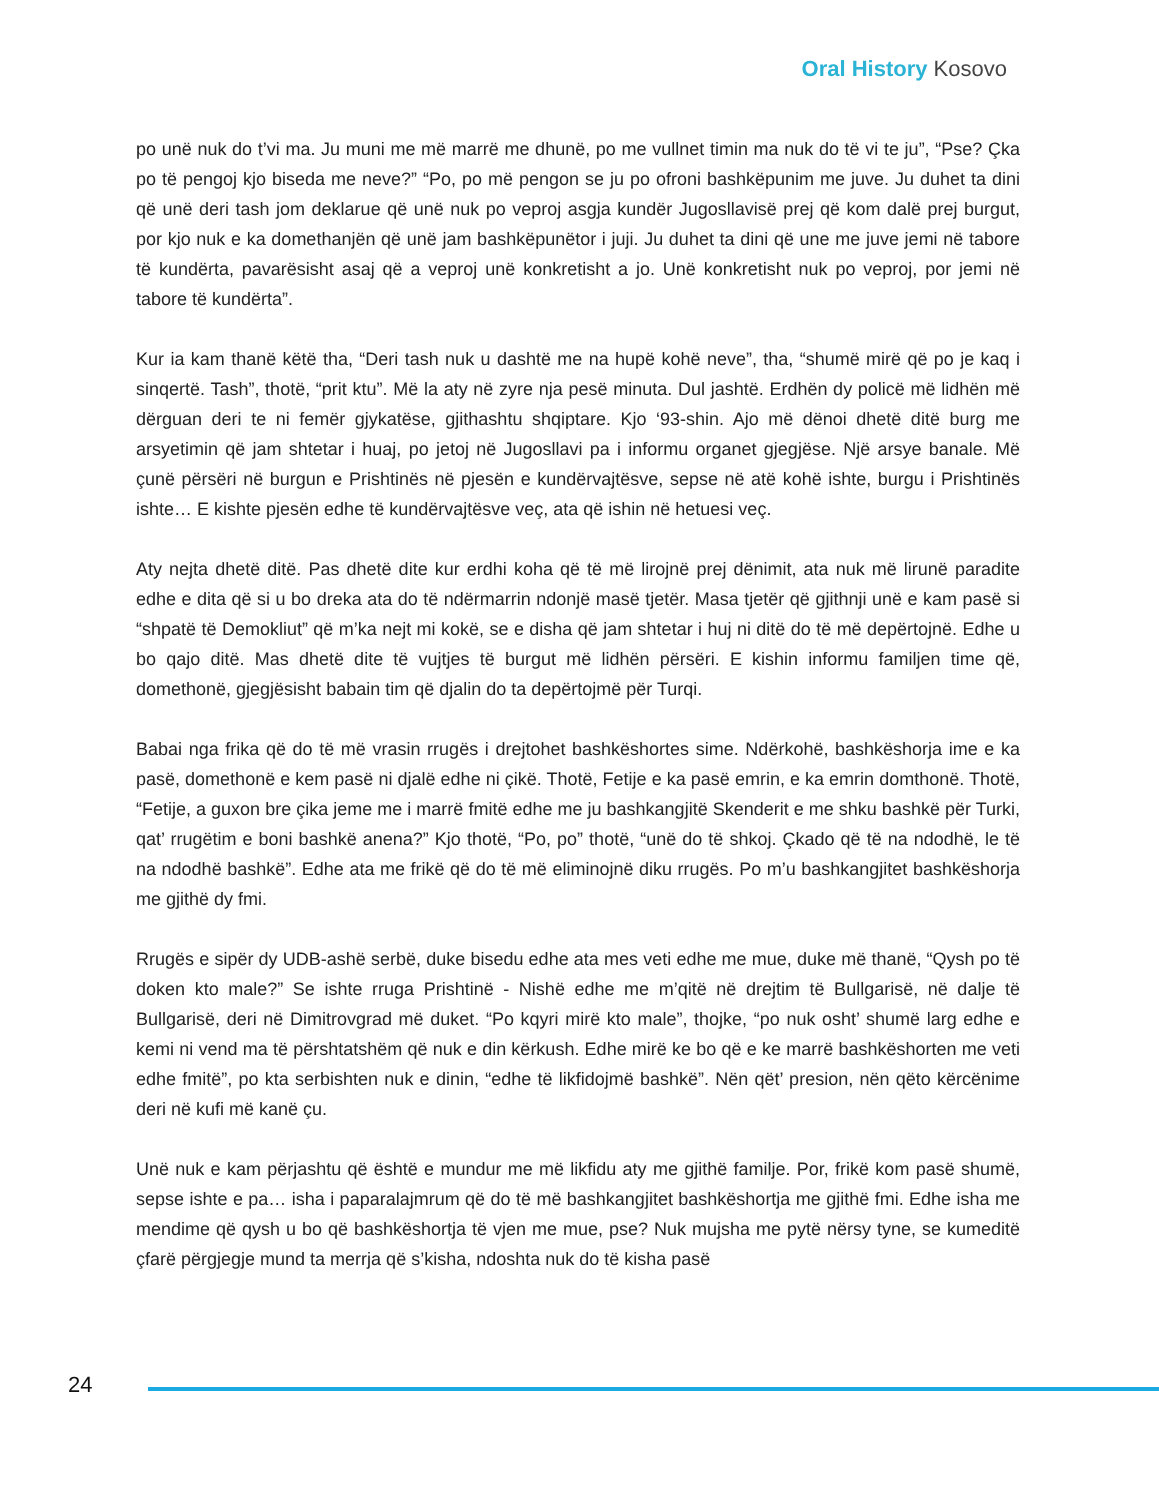Oral History Kosovo
po unë nuk do t’vi ma. Ju muni me më marrë me dhunë, po me vullnet timin ma nuk do të vi te ju”, “Pse? Çka po të pengoj kjo biseda me neve?” “Po, po më pengon se ju po ofroni bashkëpunim me juve. Ju duhet ta dini që unë deri tash jom deklarue që unë nuk po veproj asgja kundër Jugosllavisë prej që kom dalë prej burgut, por kjo nuk e ka domethanjën që unë jam bashkëpunëtor i juji. Ju duhet ta dini që une me juve jemi në tabore të kundërta, pavarësisht asaj që a veproj unë konkretisht a jo. Unë konkretisht nuk po veproj, por jemi në tabore të kundërta”.
Kur ia kam thanë këtë tha, “Deri tash nuk u dashtë me na hupë kohë neve”, tha, “shumë mirë që po je kaq i sinqertë. Tash”, thotë, “prit ktu”. Më la aty në zyre nja pesë minuta. Dul jashtë. Erdhën dy policë më lidhën më dërguan deri te ni femër gjykatëse, gjithashtu shqiptare. Kjo ‘93-shin. Ajo më dënoi dhetë ditë burg me arsyetimin që jam shtetar i huaj, po jetoj në Jugosllavi pa i informu organet gjegjëse. Një arsye banale. Më çunë përsëri në burgun e Prishtinës në pjesën e kundërvajtësve, sepse në atë kohë ishte, burgu i Prishtinës ishte… E kishte pjesën edhe të kundërvajtësve veç, ata që ishin në hetuesi veç.
Aty nejta dhetë ditë. Pas dhetë dite kur erdhi koha që të më lirojnë prej dënimit, ata nuk më lirunë paradite edhe e dita që si u bo dreka ata do të ndërmarrin ndonjë masë tjetër. Masa tjetër që gjithnji unë e kam pasë si “shpatë të Demokliut” që m’ka nejt mi kokë, se e disha që jam shtetar i huj ni ditë do të më depërtojnë. Edhe u bo qajo ditë. Mas dhetë dite të vujtjes të burgut më lidhën përsëri. E kishin informu familjen time që, domethonë, gjegjësisht babain tim që djalin do ta depërtojmë për Turqi.
Babai nga frika që do të më vrasin rrugës i drejtohet bashkëshortes sime. Ndërkohë, bashkëshorja ime e ka pasë, domethonë e kem pasë ni djalë edhe ni çikë. Thotë, Fetije e ka pasë emrin, e ka emrin domthonë. Thotë, “Fetije, a guxon bre çika jeme me i marrë fmitë edhe me ju bashkangjitë Skenderit e me shku bashkë për Turki, qat’ rrugëtim e boni bashkë anena?” Kjo thotë, “Po, po” thotë, “unë do të shkoj. Çkado që të na ndodhë, le të na ndodhë bashkë”. Edhe ata me frikë që do të më eliminojnë diku rrugës. Po m’u bashkangjitet bashkëshorja me gjithë dy fmi.
Rrugës e sipër dy UDB-ashë serbë, duke bisedu edhe ata mes veti edhe me mue, duke më thanë, “Qysh po të doken kto male?” Se ishte rruga Prishtinë - Nishë edhe me m’qitë në drejtim të Bullgarisë, në dalje të Bullgarisë, deri në Dimitrovgrad më duket. “Po kqyri mirë kto male”, thojke, “po nuk osht’ shumë larg edhe e kemi ni vend ma të përshtatshëm që nuk e din kërkush. Edhe mirë ke bo që e ke marrë bashkëshorten me veti edhe fmitë”, po kta serbishten nuk e dinin, “edhe të likfidojmë bashkë”. Nën qët’ presion, nën qëto kërcënime deri në kufi më kanë çu.
Unë nuk e kam përjashtu që është e mundur me më likfidu aty me gjithë familje. Por, frikë kom pasë shumë, sepse ishte e pa… isha i paparalajmrum që do të më bashkangjitet bashkëshortja me gjithë fmi. Edhe isha me mendime që qysh u bo që bashkëshortja të vjen me mue, pse? Nuk mujsha me pytë nërsy tyne, se kumeditë çfarë përgjegje mund ta merrja që s’kisha, ndoshta nuk do të kisha pasë
24